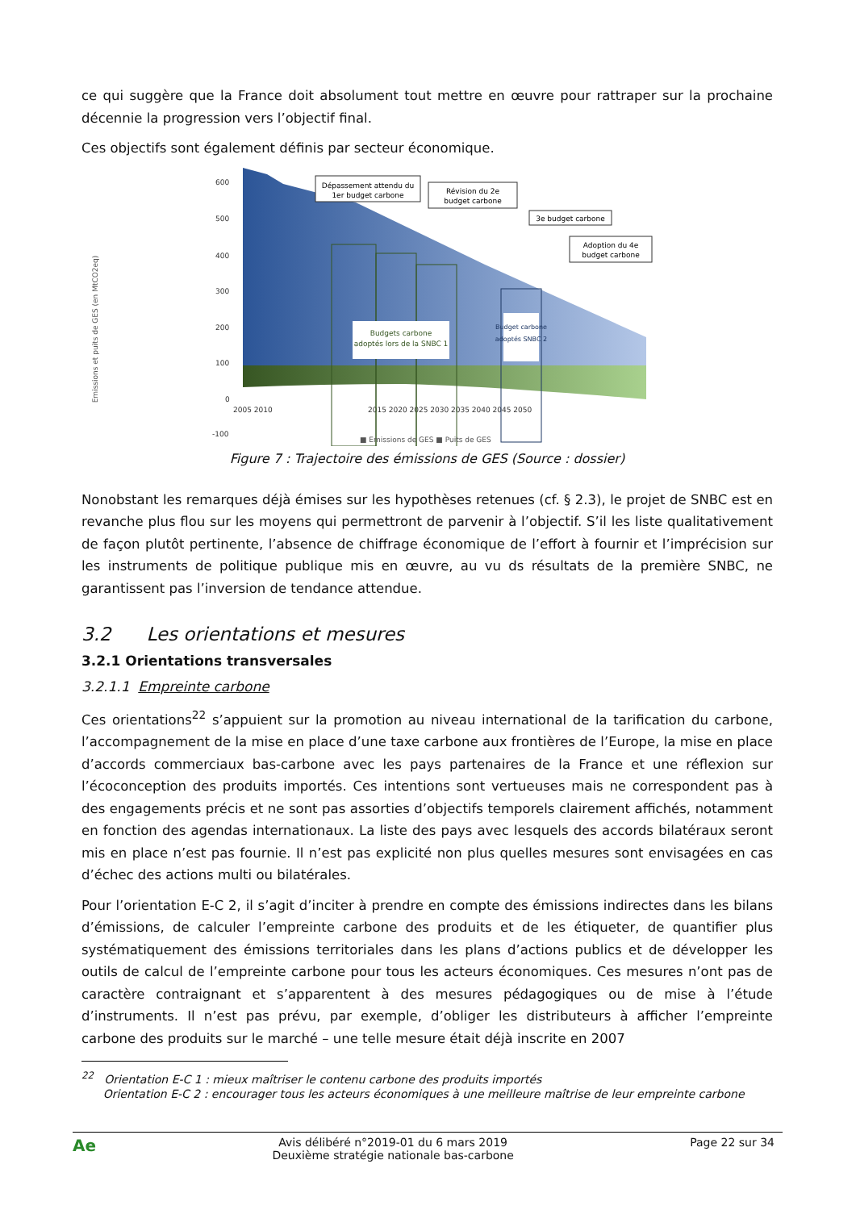ce qui suggère que la France doit absolument tout mettre en œuvre pour rattraper sur la prochaine décennie la progression vers l’objectif final.
Ces objectifs sont également définis par secteur économique.
600
500
400
300
200
100
0
-100
2005 2010
2015 2020 2025 2030 2035 2040 2045 2050
Budgets carbone
adoptés lors de la SNBC 1
Budget carbone
adoptés SNBC 2
Dépassement attendu du
1er budget carbone
Révision du 2e
budget carbone
3e budget carbone
Adoption du 4e
budget carbone
Emissions et puits de GES (en MtCO2eq)
■ Emissions de GES ■ Puits de GES
Figure 7 : Trajectoire des émissions de GES (Source : dossier)
Nonobstant les remarques déjà émises sur les hypothèses retenues (cf. § 2.3), le projet de SNBC est en revanche plus flou sur les moyens qui permettront de parvenir à l’objectif. S’il les liste qualitativement de façon plutôt pertinente, l’absence de chiffrage économique de l’effort à fournir et l’imprécision sur les instruments de politique publique mis en œuvre, au vu ds résultats de la première SNBC, ne garantissent pas l’inversion de tendance attendue.
3.2 Les orientations et mesures
3.2.1 Orientations transversales
3.2.1.1 Empreinte carbone
Ces orientations<sup>22</sup> s’appuient sur la promotion au niveau international de la tarification du carbone, l’accompagnement de la mise en place d’une taxe carbone aux frontières de l’Europe, la mise en place d’accords commerciaux bas-carbone avec les pays partenaires de la France et une réflexion sur l’écoconception des produits importés. Ces intentions sont vertueuses mais ne correspondent pas à des engagements précis et ne sont pas assorties d’objectifs temporels clairement affichés, notamment en fonction des agendas internationaux. La liste des pays avec lesquels des accords bilatéraux seront mis en place n’est pas fournie. Il n’est pas explicité non plus quelles mesures sont envisagées en cas d’échec des actions multi ou bilatérales.
Pour l’orientation E-C 2, il s’agit d’inciter à prendre en compte des émissions indirectes dans les bilans d’émissions, de calculer l’empreinte carbone des produits et de les étiqueter, de quantifier plus systématiquement des émissions territoriales dans les plans d’actions publics et de développer les outils de calcul de l’empreinte carbone pour tous les acteurs économiques. Ces mesures n’ont pas de caractère contraignant et s’apparentent à des mesures pédagogiques ou de mise à l’étude d’instruments. Il n’est pas prévu, par exemple, d’obliger les distributeurs à afficher l’empreinte carbone des produits sur le marché – une telle mesure était déjà inscrite en 2007
<sup>22</sup> Orientation E-C 1 : mieux maîtriser le contenu carbone des produits importés
Orientation E-C 2 : encourager tous les acteurs économiques à une meilleure maîtrise de leur empreinte carbone
Ae Avis délibéré n°2019-01 du 6 mars 2019
Deuxième stratégie nationale bas-carbone Page 22 sur 34